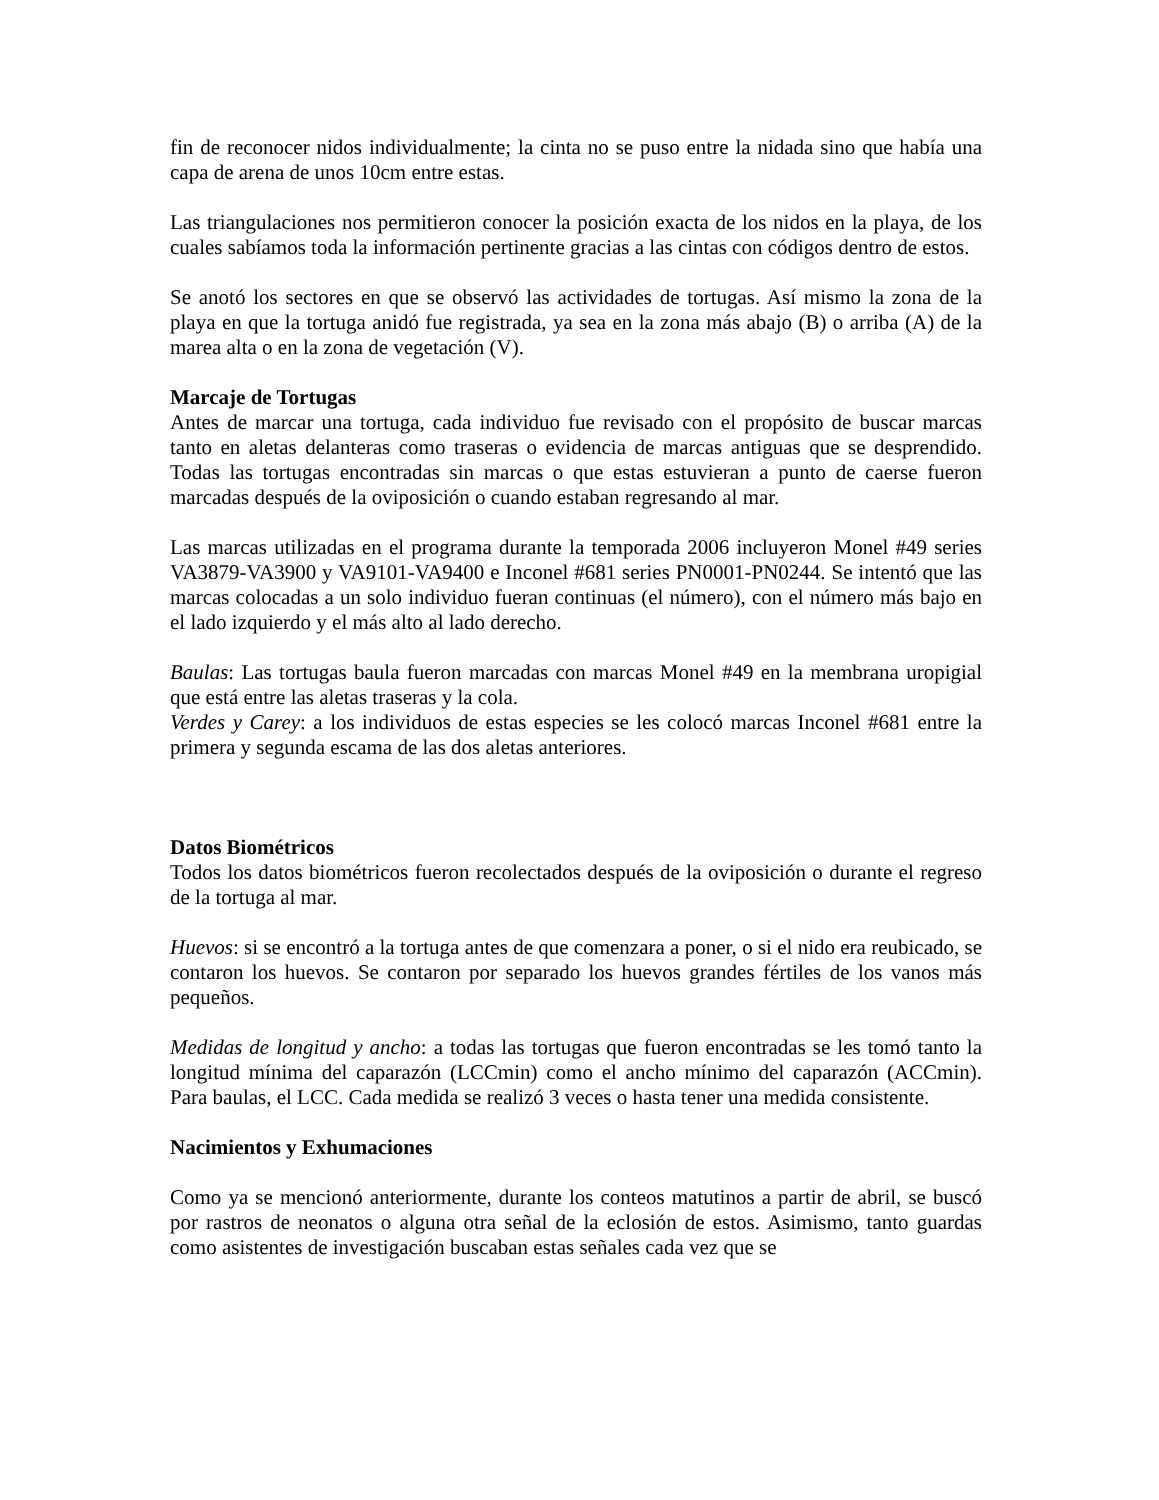fin de reconocer nidos individualmente; la cinta no se puso entre la nidada sino que había una capa de arena de unos 10cm entre estas.
Las triangulaciones nos permitieron conocer la posición exacta de los nidos en la playa, de los cuales sabíamos toda la información pertinente gracias a las cintas con códigos dentro de estos.
Se anotó los sectores en que se observó las actividades de tortugas. Así mismo la zona de la playa en que la tortuga anidó fue registrada, ya sea en la zona más abajo (B) o arriba (A) de la marea alta o en la zona de vegetación (V).
Marcaje de Tortugas
Antes de marcar una tortuga, cada individuo fue revisado con el propósito de buscar marcas tanto en aletas delanteras como traseras o evidencia de marcas antiguas que se desprendido. Todas las tortugas encontradas sin marcas o que estas estuvieran a punto de caerse fueron marcadas después de la oviposición o cuando estaban regresando al mar.
Las marcas utilizadas en el programa durante la temporada 2006 incluyeron Monel #49 series VA3879-VA3900 y VA9101-VA9400 e Inconel #681 series PN0001-PN0244. Se intentó que las marcas colocadas a un solo individuo fueran continuas (el número), con el número más bajo en el lado izquierdo y el más alto al lado derecho.
Baulas: Las tortugas baula fueron marcadas con marcas Monel #49 en la membrana uropigial que está entre las aletas traseras y la cola.
Verdes y Carey: a los individuos de estas especies se les colocó marcas Inconel #681 entre la primera y segunda escama de las dos aletas anteriores.
Datos Biométricos
Todos los datos biométricos fueron recolectados después de la oviposición o durante el regreso de la tortuga al mar.
Huevos: si se encontró a la tortuga antes de que comenzara a poner, o si el nido era reubicado, se contaron los huevos. Se contaron por separado los huevos grandes fértiles de los vanos más pequeños.
Medidas de longitud y ancho: a todas las tortugas que fueron encontradas se les tomó tanto la longitud mínima del caparazón (LCCmin) como el ancho mínimo del caparazón (ACCmin). Para baulas, el LCC. Cada medida se realizó 3 veces o hasta tener una medida consistente.
Nacimientos y Exhumaciones
Como ya se mencionó anteriormente, durante los conteos matutinos a partir de abril, se buscó por rastros de neonatos o alguna otra señal de la eclosión de estos. Asimismo, tanto guardas como asistentes de investigación buscaban estas señales cada vez que se